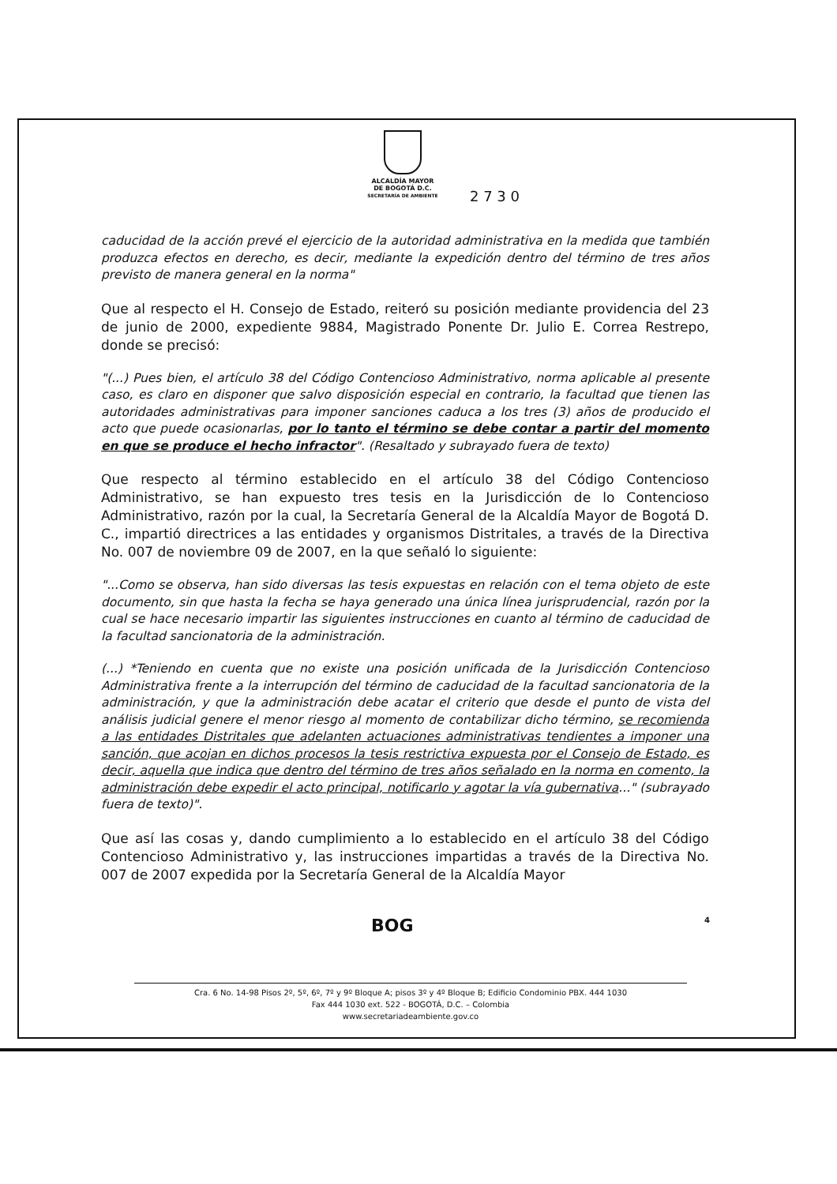ALCALDÍA MAYOR
DE BOGOTÁ D.C.
SECRETARÍA DE AMBIENTE
2 7 3 0
caducidad de la acción prevé el ejercicio de la autoridad administrativa en la medida que también produzca efectos en derecho, es decir, mediante la expedición dentro del término de tres años previsto de manera general en la norma"
Que al respecto el H. Consejo de Estado, reiteró su posición mediante providencia del 23 de junio de 2000, expediente 9884, Magistrado Ponente Dr. Julio E. Correa Restrepo, donde se precisó:
"(...) Pues bien, el artículo 38 del Código Contencioso Administrativo, norma aplicable al presente caso, es claro en disponer que salvo disposición especial en contrario, la facultad que tienen las autoridades administrativas para imponer sanciones caduca a los tres (3) años de producido el acto que puede ocasionarlas, por lo tanto el término se debe contar a partir del momento en que se produce el hecho infractor". (Resaltado y subrayado fuera de texto)
Que respecto al término establecido en el artículo 38 del Código Contencioso Administrativo, se han expuesto tres tesis en la Jurisdicción de lo Contencioso Administrativo, razón por la cual, la Secretaría General de la Alcaldía Mayor de Bogotá D. C., impartió directrices a las entidades y organismos Distritales, a través de la Directiva No. 007 de noviembre 09 de 2007, en la que señaló lo siguiente:
"...Como se observa, han sido diversas las tesis expuestas en relación con el tema objeto de este documento, sin que hasta la fecha se haya generado una única línea jurisprudencial, razón por la cual se hace necesario impartir las siguientes instrucciones en cuanto al término de caducidad de la facultad sancionatoria de la administración.
(...) *Teniendo en cuenta que no existe una posición unificada de la Jurisdicción Contencioso Administrativa frente a la interrupción del término de caducidad de la facultad sancionatoria de la administración, y que la administración debe acatar el criterio que desde el punto de vista del análisis judicial genere el menor riesgo al momento de contabilizar dicho término, se recomienda a las entidades Distritales que adelanten actuaciones administrativas tendientes a imponer una sanción, que acojan en dichos procesos la tesis restrictiva expuesta por el Consejo de Estado, es decir, aquella que indica que dentro del término de tres años señalado en la norma en comento, la administración debe expedir el acto principal, notificarlo y agotar la vía gubernativa..." (subrayado fuera de texto)".
Que así las cosas y, dando cumplimiento a lo establecido en el artículo 38 del Código Contencioso Administrativo y, las instrucciones impartidas a través de la Directiva No. 007 de 2007 expedida por la Secretaría General de la Alcaldía Mayor
BOG 4
Cra. 6 No. 14-98 Pisos 2º, 5º, 6º, 7º y 9º Bloque A; pisos 3º y 4º Bloque B; Edificio Condominio PBX. 444 1030
Fax 444 1030 ext. 522 - BOGOTÁ, D.C. – Colombia
www.secretariadeambiente.gov.co